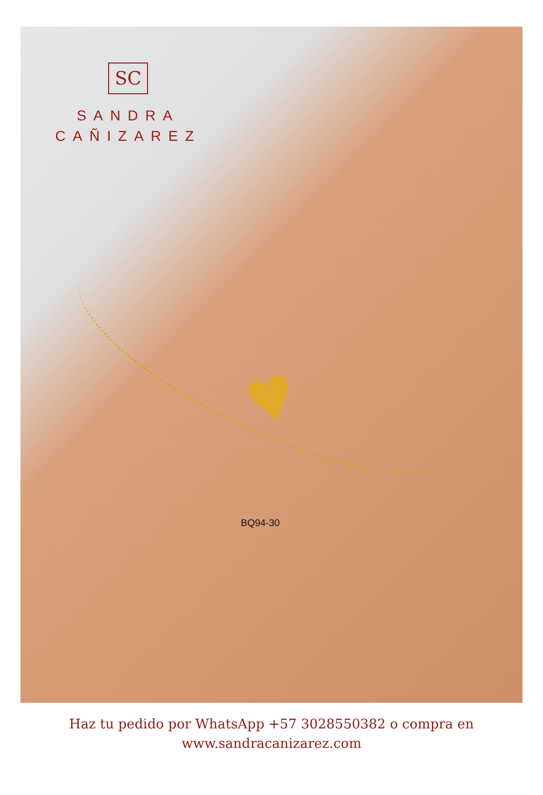♥
SC
SANDRA
CAÑIZAREZ
BQ94-30
Haz tu pedido por WhatsApp +57 3028550382 o compra en
www.sandracanizarez.com